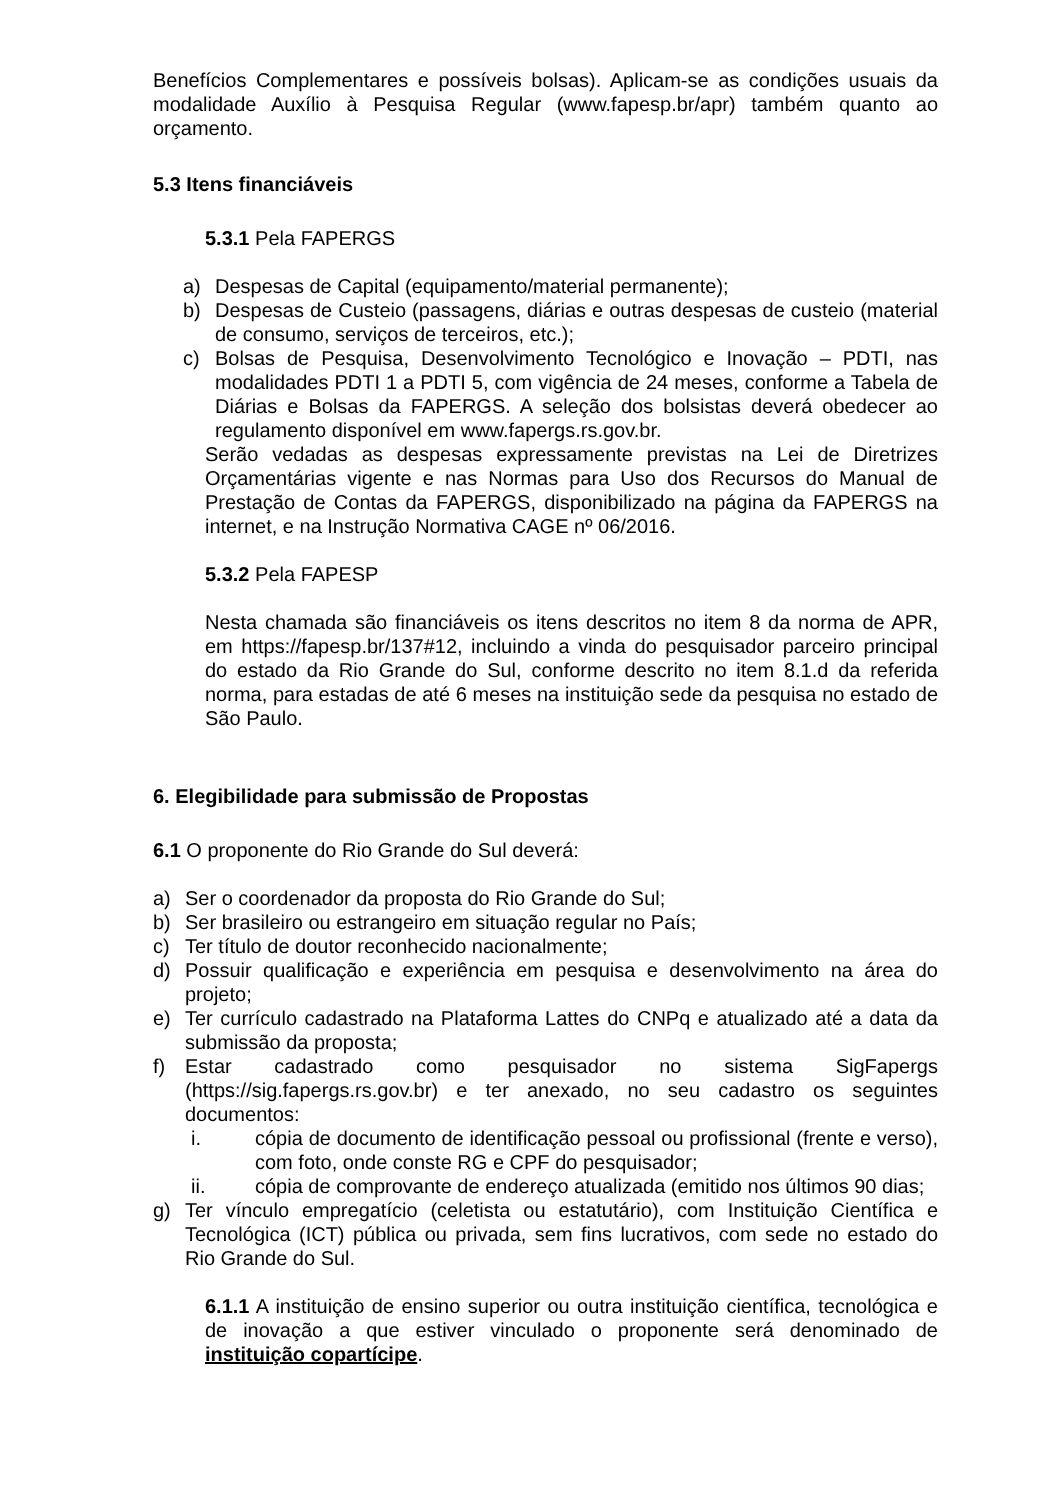Benefícios Complementares e possíveis bolsas). Aplicam-se as condições usuais da modalidade Auxílio à Pesquisa Regular (www.fapesp.br/apr) também quanto ao orçamento.
5.3 Itens financiáveis
5.3.1 Pela FAPERGS
a) Despesas de Capital (equipamento/material permanente);
b) Despesas de Custeio (passagens, diárias e outras despesas de custeio (material de consumo, serviços de terceiros, etc.);
c) Bolsas de Pesquisa, Desenvolvimento Tecnológico e Inovação – PDTI, nas modalidades PDTI 1 a PDTI 5, com vigência de 24 meses, conforme a Tabela de Diárias e Bolsas da FAPERGS. A seleção dos bolsistas deverá obedecer ao regulamento disponível em www.fapergs.rs.gov.br.
Serão vedadas as despesas expressamente previstas na Lei de Diretrizes Orçamentárias vigente e nas Normas para Uso dos Recursos do Manual de Prestação de Contas da FAPERGS, disponibilizado na página da FAPERGS na internet, e na Instrução Normativa CAGE nº 06/2016.
5.3.2 Pela FAPESP
Nesta chamada são financiáveis os itens descritos no item 8 da norma de APR, em https://fapesp.br/137#12, incluindo a vinda do pesquisador parceiro principal do estado da Rio Grande do Sul, conforme descrito no item 8.1.d da referida norma, para estadas de até 6 meses na instituição sede da pesquisa no estado de São Paulo.
6. Elegibilidade para submissão de Propostas
6.1 O proponente do Rio Grande do Sul deverá:
a) Ser o coordenador da proposta do Rio Grande do Sul;
b) Ser brasileiro ou estrangeiro em situação regular no País;
c) Ter título de doutor reconhecido nacionalmente;
d) Possuir qualificação e experiência em pesquisa e desenvolvimento na área do projeto;
e) Ter currículo cadastrado na Plataforma Lattes do CNPq e atualizado até a data da submissão da proposta;
f) Estar cadastrado como pesquisador no sistema SigFapergs (https://sig.fapergs.rs.gov.br) e ter anexado, no seu cadastro os seguintes documentos:
i. cópia de documento de identificação pessoal ou profissional (frente e verso), com foto, onde conste RG e CPF do pesquisador;
ii. cópia de comprovante de endereço atualizada (emitido nos últimos 90 dias;
g) Ter vínculo empregatício (celetista ou estatutário), com Instituição Científica e Tecnológica (ICT) pública ou privada, sem fins lucrativos, com sede no estado do Rio Grande do Sul.
6.1.1 A instituição de ensino superior ou outra instituição científica, tecnológica e de inovação a que estiver vinculado o proponente será denominado de instituição copartícipe.